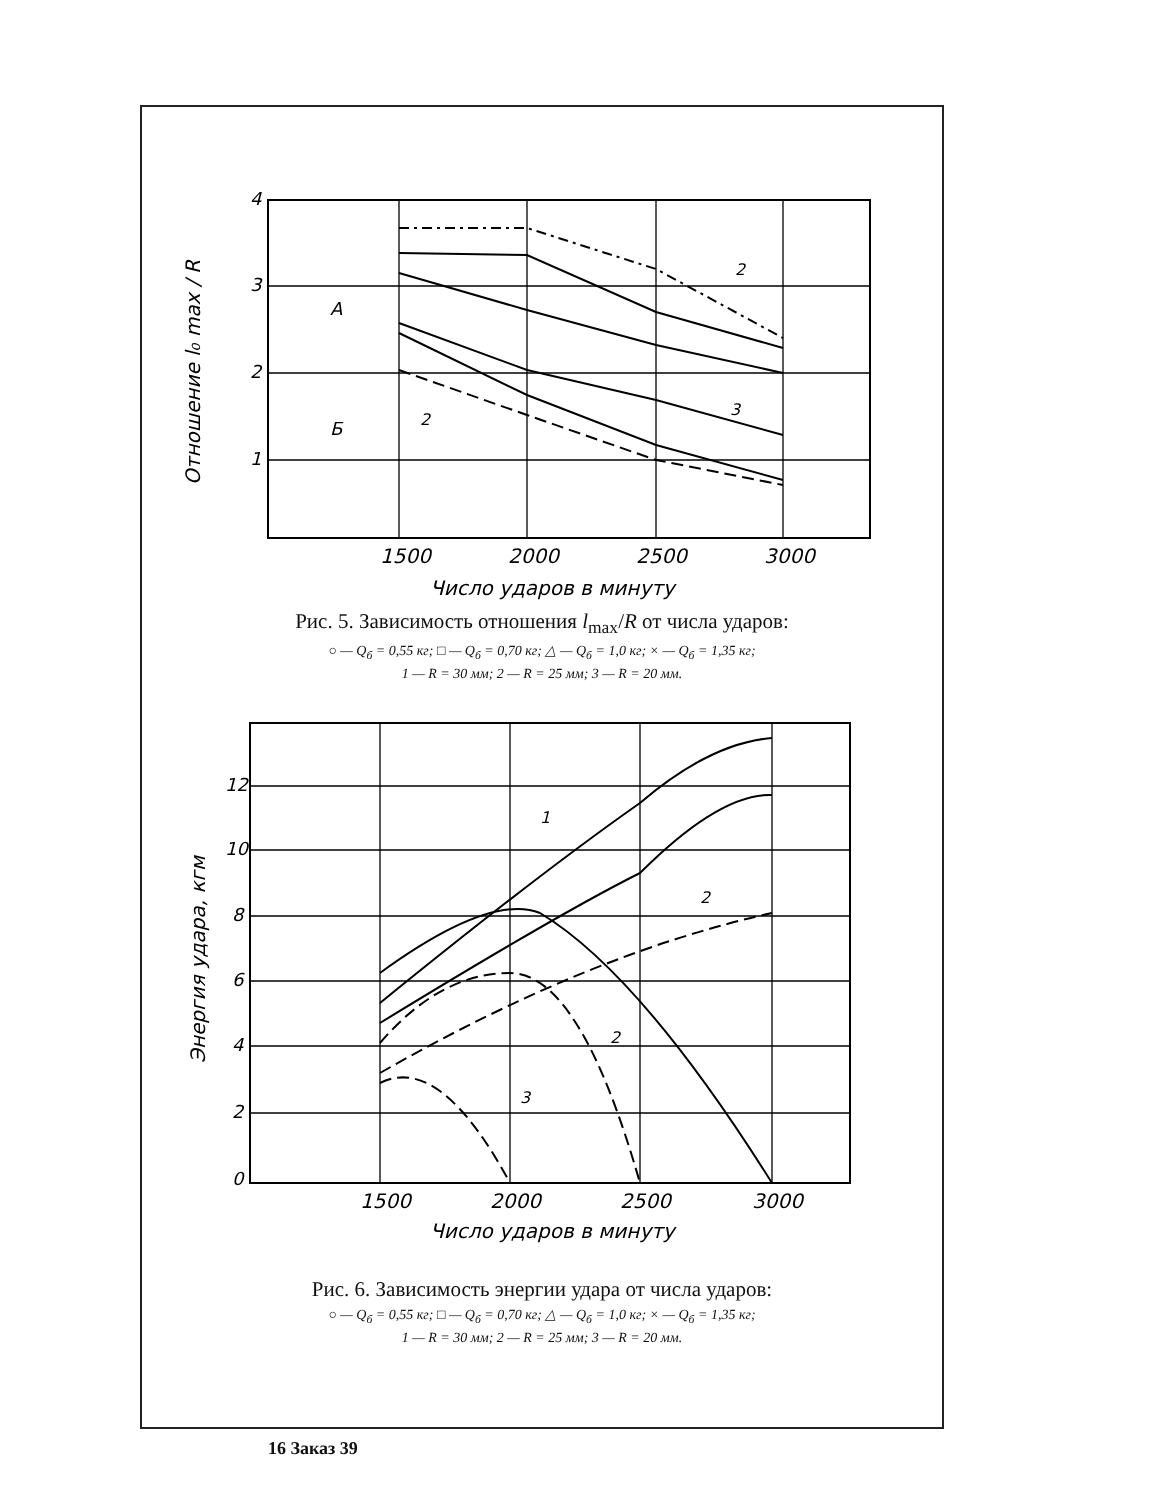4
3
2
1
1500
2000
2500
3000
Число ударов в минуту
Отношение l₀ max / R
А
Б
2
3
2
Рис. 5. Зависимость отношения l<sub>max</sub>/R от числа ударов:
○ — Q<sub>б</sub> = 0,55 кг; □ — Q<sub>б</sub> = 0,70 кг; △ — Q<sub>б</sub> = 1,0 кг; × — Q<sub>б</sub> = 1,35 кг;
1 — R = 30 мм; 2 — R = 25 мм; 3 — R = 20 мм.
12
10
8
6
4
2
0
1500
2000
2500
3000
Число ударов в минуту
Энергия удара, кгм
1
2
2
3
Рис. 6. Зависимость энергии удара от числа ударов:
○ — Q<sub>б</sub> = 0,55 кг; □ — Q<sub>б</sub> = 0,70 кг; △ — Q<sub>б</sub> = 1,0 кг; × — Q<sub>б</sub> = 1,35 кг;
1 — R = 30 мм; 2 — R = 25 мм; 3 — R = 20 мм.
16 Заказ 39